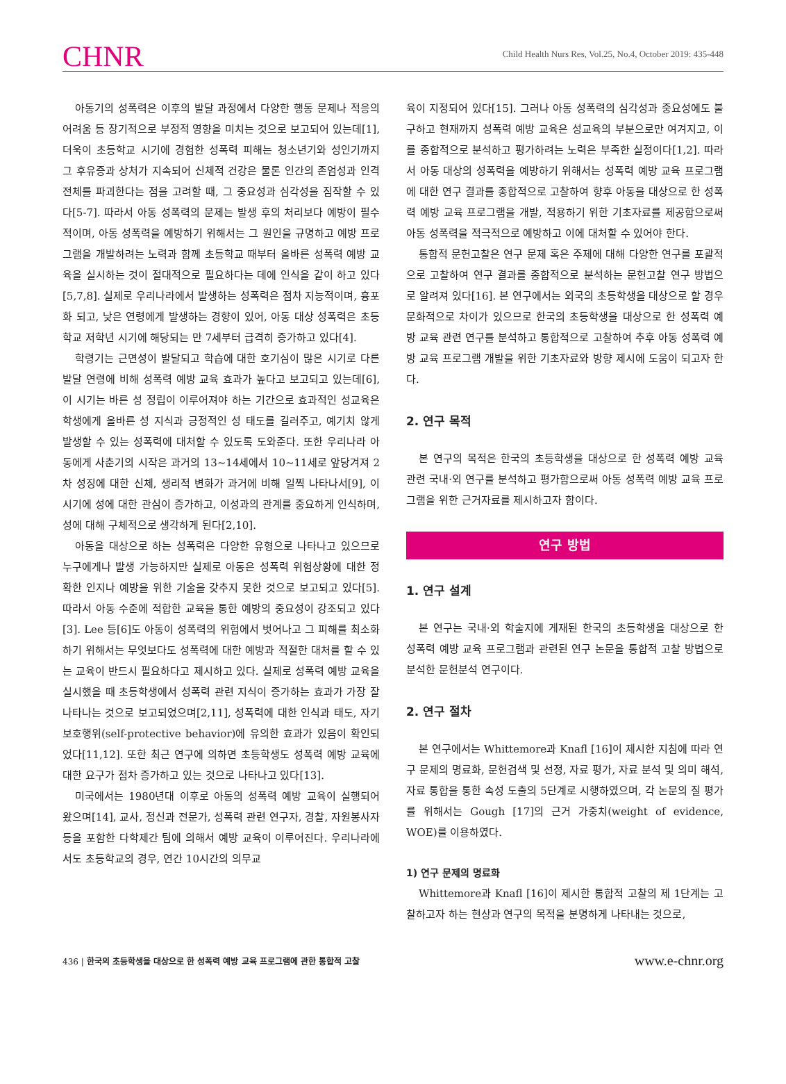CHNR Child Health Nurs Res, Vol.25, No.4, October 2019: 435-448
아동기의 성폭력은 이후의 발달 과정에서 다양한 행동 문제나 적응의 어려움 등 장기적으로 부정적 영향을 미치는 것으로 보고되어 있는데[1], 더욱이 초등학교 시기에 경험한 성폭력 피해는 청소년기와 성인기까지 그 후유증과 상처가 지속되어 신체적 건강은 물론 인간의 존엄성과 인격 전체를 파괴한다는 점을 고려할 때, 그 중요성과 심각성을 짐작할 수 있다[5-7]. 따라서 아동 성폭력의 문제는 발생 후의 처리보다 예방이 필수적이며, 아동 성폭력을 예방하기 위해서는 그 원인을 규명하고 예방 프로그램을 개발하려는 노력과 함께 초등학교 때부터 올바른 성폭력 예방 교육을 실시하는 것이 절대적으로 필요하다는 데에 인식을 같이 하고 있다[5,7,8]. 실제로 우리나라에서 발생하는 성폭력은 점차 지능적이며, 흉포화 되고, 낮은 연령에게 발생하는 경향이 있어, 아동 대상 성폭력은 초등학교 저학년 시기에 해당되는 만 7세부터 급격히 증가하고 있다[4].
학령기는 근면성이 발달되고 학습에 대한 호기심이 많은 시기로 다른 발달 연령에 비해 성폭력 예방 교육 효과가 높다고 보고되고 있는데[6], 이 시기는 바른 성 정립이 이루어져야 하는 기간으로 효과적인 성교육은 학생에게 올바른 성 지식과 긍정적인 성 태도를 길러주고, 예기치 않게 발생할 수 있는 성폭력에 대처할 수 있도록 도와준다. 또한 우리나라 아동에게 사춘기의 시작은 과거의 13~14세에서 10~11세로 앞당겨져 2차 성징에 대한 신체, 생리적 변화가 과거에 비해 일찍 나타나서[9], 이 시기에 성에 대한 관심이 증가하고, 이성과의 관계를 중요하게 인식하며, 성에 대해 구체적으로 생각하게 된다[2,10].
아동을 대상으로 하는 성폭력은 다양한 유형으로 나타나고 있으므로 누구에게나 발생 가능하지만 실제로 아동은 성폭력 위험상황에 대한 정확한 인지나 예방을 위한 기술을 갖추지 못한 것으로 보고되고 있다[5]. 따라서 아동 수준에 적합한 교육을 통한 예방의 중요성이 강조되고 있다[3]. Lee 등[6]도 아동이 성폭력의 위험에서 벗어나고 그 피해를 최소화하기 위해서는 무엇보다도 성폭력에 대한 예방과 적절한 대처를 할 수 있는 교육이 반드시 필요하다고 제시하고 있다. 실제로 성폭력 예방 교육을 실시했을 때 초등학생에서 성폭력 관련 지식이 증가하는 효과가 가장 잘 나타나는 것으로 보고되었으며[2,11], 성폭력에 대한 인식과 태도, 자기보호행위(self-protective behavior)에 유의한 효과가 있음이 확인되었다[11,12]. 또한 최근 연구에 의하면 초등학생도 성폭력 예방 교육에 대한 요구가 점차 증가하고 있는 것으로 나타나고 있다[13].
미국에서는 1980년대 이후로 아동의 성폭력 예방 교육이 실행되어 왔으며[14], 교사, 정신과 전문가, 성폭력 관련 연구자, 경찰, 자원봉사자 등을 포함한 다학제간 팀에 의해서 예방 교육이 이루어진다. 우리나라에서도 초등학교의 경우, 연간 10시간의 의무교
육이 지정되어 있다[15]. 그러나 아동 성폭력의 심각성과 중요성에도 불구하고 현재까지 성폭력 예방 교육은 성교육의 부분으로만 여겨지고, 이를 종합적으로 분석하고 평가하려는 노력은 부족한 실정이다[1,2]. 따라서 아동 대상의 성폭력을 예방하기 위해서는 성폭력 예방 교육 프로그램에 대한 연구 결과를 종합적으로 고찰하여 향후 아동을 대상으로 한 성폭력 예방 교육 프로그램을 개발, 적용하기 위한 기초자료를 제공함으로써 아동 성폭력을 적극적으로 예방하고 이에 대처할 수 있어야 한다.
통합적 문헌고찰은 연구 문제 혹은 주제에 대해 다양한 연구를 포괄적으로 고찰하여 연구 결과를 종합적으로 분석하는 문헌고찰 연구 방법으로 알려져 있다[16]. 본 연구에서는 외국의 초등학생을 대상으로 할 경우 문화적으로 차이가 있으므로 한국의 초등학생을 대상으로 한 성폭력 예방 교육 관련 연구를 분석하고 통합적으로 고찰하여 추후 아동 성폭력 예방 교육 프로그램 개발을 위한 기초자료와 방향 제시에 도움이 되고자 한다.
2. 연구 목적
본 연구의 목적은 한국의 초등학생을 대상으로 한 성폭력 예방 교육 관련 국내·외 연구를 분석하고 평가함으로써 아동 성폭력 예방 교육 프로그램을 위한 근거자료를 제시하고자 함이다.
연구 방법
1. 연구 설계
본 연구는 국내·외 학술지에 게재된 한국의 초등학생을 대상으로 한 성폭력 예방 교육 프로그램과 관련된 연구 논문을 통합적 고찰 방법으로 분석한 문헌분석 연구이다.
2. 연구 절차
본 연구에서는 Whittemore과 Knafl [16]이 제시한 지침에 따라 연구 문제의 명료화, 문헌검색 및 선정, 자료 평가, 자료 분석 및 의미 해석, 자료 통합을 통한 속성 도출의 5단계로 시행하였으며, 각 논문의 질 평가를 위해서는 Gough [17]의 근거 가중치(weight of evidence, WOE)를 이용하였다.
1) 연구 문제의 명료화
Whittemore과 Knafl [16]이 제시한 통합적 고찰의 제 1단계는 고찰하고자 하는 현상과 연구의 목적을 분명하게 나타내는 것으로,
436 | 한국의 초등학생을 대상으로 한 성폭력 예방 교육 프로그램에 관한 통합적 고찰 www.e-chnr.org